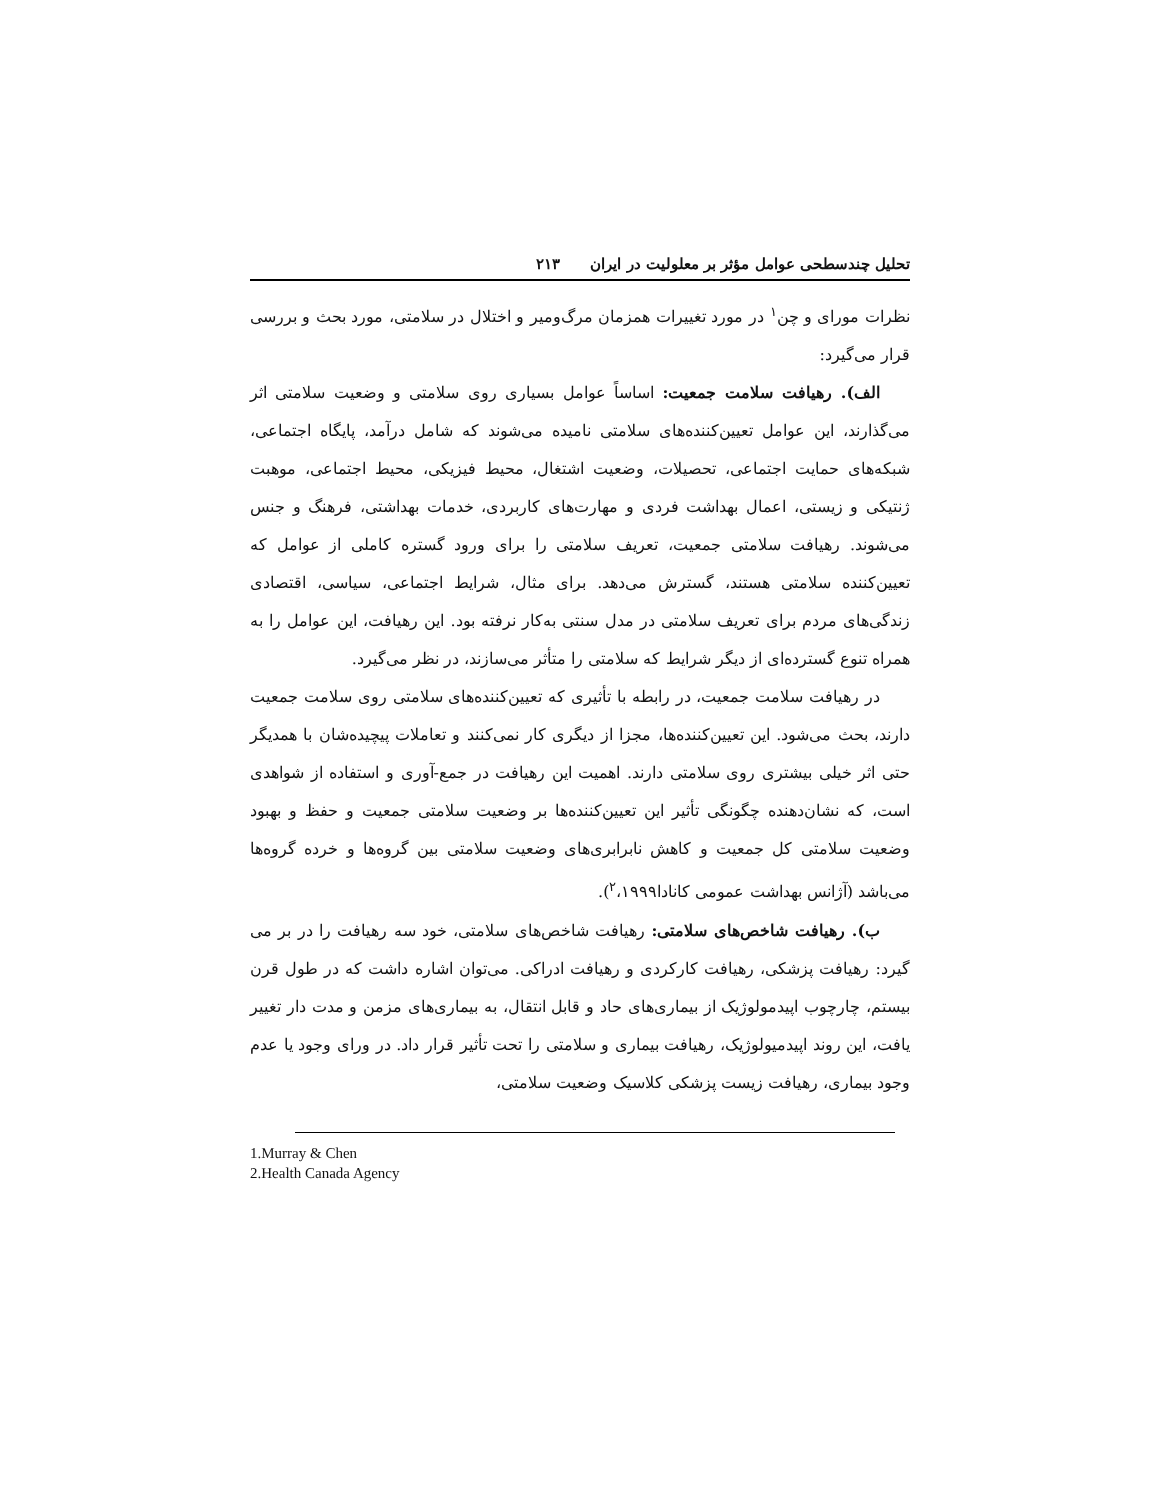تحلیل چندسطحی عوامل مؤثر بر معلولیت در ایران ۲۱۳
نظرات مورای و چن<sup>۱</sup> در مورد تغییرات همزمان مرگ‌ومیر و اختلال در سلامتی، مورد بحث و بررسی قرار می‌گیرد:
الف). رهیافت سلامت جمعیت: اساساً عوامل بسیاری روی سلامتی و وضعیت سلامتی اثر می‌گذارند، این عوامل تعیین‌کننده‌های سلامتی نامیده می‌شوند که شامل درآمد، پایگاه اجتماعی، شبکه‌های حمایت اجتماعی، تحصیلات، وضعیت اشتغال، محیط فیزیکی، محیط اجتماعی، موهبت ژنتیکی و زیستی، اعمال بهداشت فردی و مهارت‌های کاربردی، خدمات بهداشتی، فرهنگ و جنس می‌شوند. رهیافت سلامتی جمعیت، تعریف سلامتی را برای ورود گستره کاملی از عوامل که تعیین‌کننده سلامتی هستند، گسترش می‌دهد. برای مثال، شرایط اجتماعی، سیاسی، اقتصادی زندگی‌های مردم برای تعریف سلامتی در مدل سنتی به‌کار نرفته بود. این رهیافت، این عوامل را به همراه تنوع گسترده‌ای از دیگر شرایط که سلامتی را متأثر می‌سازند، در نظر می‌گیرد.
در رهیافت سلامت جمعیت، در رابطه با تأثیری که تعیین‌کننده‌های سلامتی روی سلامت جمعیت دارند، بحث می‌شود. این تعیین‌کننده‌ها، مجزا از دیگری کار نمی‌کنند و تعاملات پیچیده‌شان با همدیگر حتی اثر خیلی بیشتری روی سلامتی دارند. اهمیت این رهیافت در جمع-آوری و استفاده از شواهدی است، که نشان‌دهنده چگونگی تأثیر این تعیین‌کننده‌ها بر وضعیت سلامتی جمعیت و حفظ و بهبود وضعیت سلامتی کل جمعیت و کاهش نابرابری‌های وضعیت سلامتی بین گروه‌ها و خرده گروه‌ها می‌باشد (آژانس بهداشت عمومی کانادا<sup>۲</sup>،۱۹۹۹).
ب). رهیافت شاخص‌های سلامتی: رهیافت شاخص‌های سلامتی، خود سه رهیافت را در بر می گیرد: رهیافت پزشکی، رهیافت کارکردی و رهیافت ادراکی. می‌توان اشاره داشت که در طول قرن بیستم، چارچوب اپیدمولوژیک از بیماری‌های حاد و قابل انتقال، به بیماری‌های مزمن و مدت دار تغییر یافت، این روند اپیدمیولوژیک، رهیافت بیماری و سلامتی را تحت تأثیر قرار داد. در ورای وجود یا عدم وجود بیماری، رهیافت زیست پزشکی کلاسیک وضعیت سلامتی،
1.Murray & Chen
2.Health Canada Agency